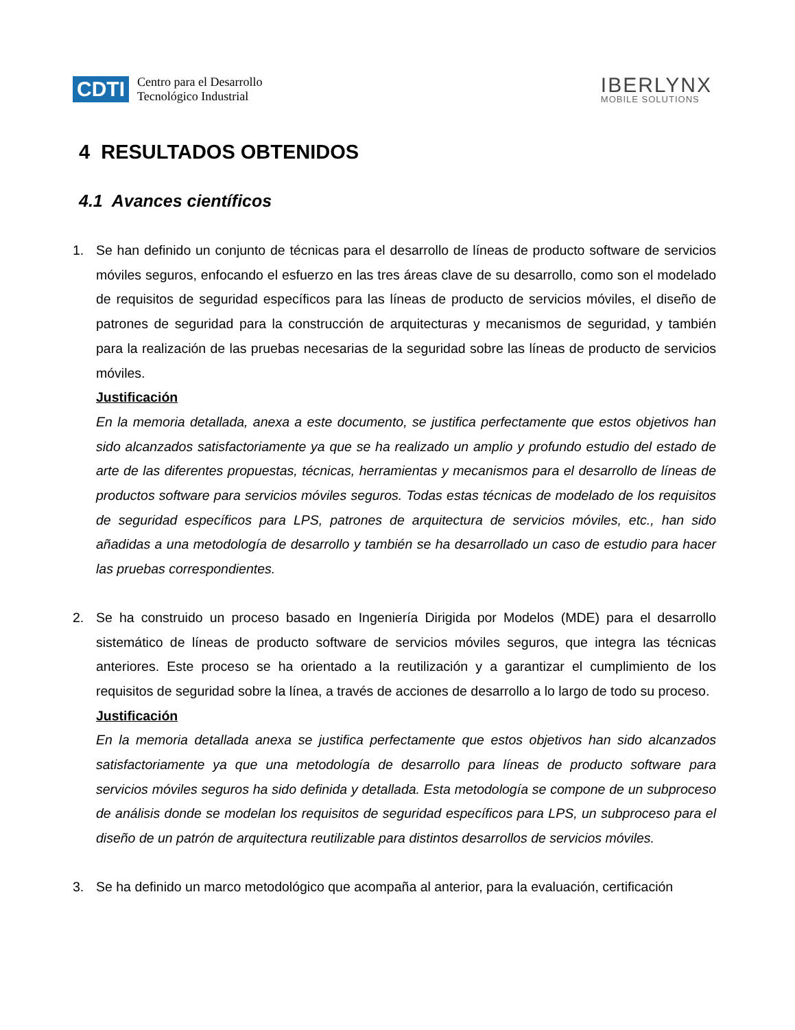CDTI
Centro para el Desarrollo
Tecnológico Industrial
IBERLYNX
MOBILE SOLUTIONS
4 RESULTADOS OBTENIDOS
4.1 Avances científicos
1. Se han definido un conjunto de técnicas para el desarrollo de líneas de producto software de servicios móviles seguros, enfocando el esfuerzo en las tres áreas clave de su desarrollo, como son el modelado de requisitos de seguridad específicos para las líneas de producto de servicios móviles, el diseño de patrones de seguridad para la construcción de arquitecturas y mecanismos de seguridad, y también para la realización de las pruebas necesarias de la seguridad sobre las líneas de producto de servicios móviles.
Justificación
En la memoria detallada, anexa a este documento, se justifica perfectamente que estos objetivos han sido alcanzados satisfactoriamente ya que se ha realizado un amplio y profundo estudio del estado de arte de las diferentes propuestas, técnicas, herramientas y mecanismos para el desarrollo de líneas de productos software para servicios móviles seguros. Todas estas técnicas de modelado de los requisitos de seguridad específicos para LPS, patrones de arquitectura de servicios móviles, etc., han sido añadidas a una metodología de desarrollo y también se ha desarrollado un caso de estudio para hacer las pruebas correspondientes.
2. Se ha construido un proceso basado en Ingeniería Dirigida por Modelos (MDE) para el desarrollo sistemático de líneas de producto software de servicios móviles seguros, que integra las técnicas anteriores. Este proceso se ha orientado a la reutilización y a garantizar el cumplimiento de los requisitos de seguridad sobre la línea, a través de acciones de desarrollo a lo largo de todo su proceso.
Justificación
En la memoria detallada anexa se justifica perfectamente que estos objetivos han sido alcanzados satisfactoriamente ya que una metodología de desarrollo para líneas de producto software para servicios móviles seguros ha sido definida y detallada. Esta metodología se compone de un subproceso de análisis donde se modelan los requisitos de seguridad específicos para LPS, un subproceso para el diseño de un patrón de arquitectura reutilizable para distintos desarrollos de servicios móviles.
3. Se ha definido un marco metodológico que acompaña al anterior, para la evaluación, certificación